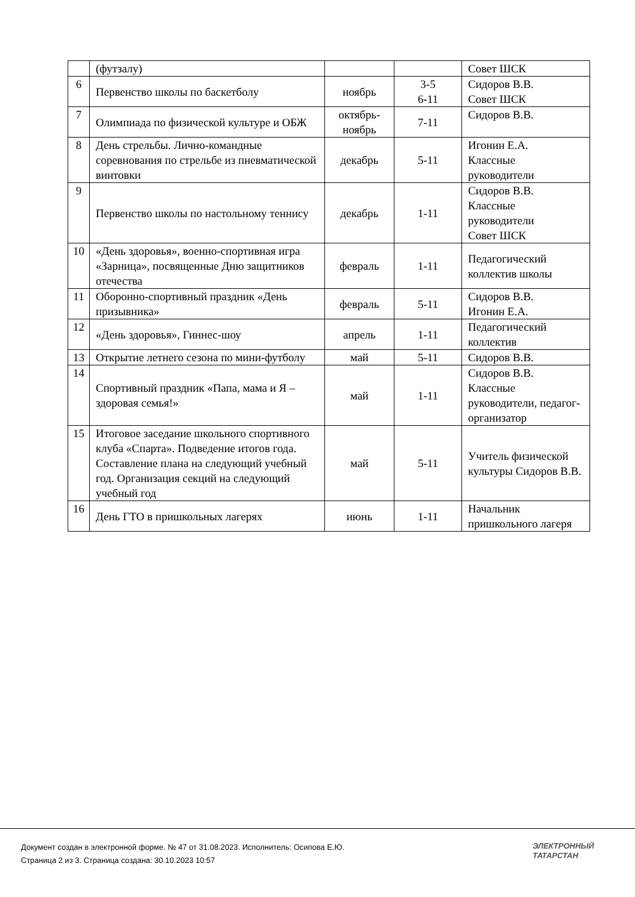| | (футзалу) | | | Совет ШСК |
| 6 | Первенство школы по баскетболу | ноябрь | 3-5 6-11 | Сидоров В.В. Совет ШСК |
| 7 | Олимпиада по физической культуре и ОБЖ | октябрь- ноябрь | 7-11 | Сидоров В.В. |
| 8 | День стрельбы. Лично-командные соревнования по стрельбе из пневматической винтовки | декабрь | 5-11 | Игонин Е.А. Классные руководители |
| 9 | Первенство школы по настольному теннису | декабрь | 1-11 | Сидоров В.В. Классные руководители Совет ШСК |
| 10 | «День здоровья», военно-спортивная игра «Зарница», посвященные Дню защитников отечества | февраль | 1-11 | Педагогический коллектив школы |
| 11 | Оборонно-спортивный праздник «День призывника» | февраль | 5-11 | Сидоров В.В. Игонин Е.А. |
| 12 | «День здоровья», Гиннес-шоу | апрель | 1-11 | Педагогический коллектив |
| 13 | Открытие летнего сезона по мини-футболу | май | 5-11 | Сидоров В.В. |
| 14 | Спортивный праздник «Папа, мама и Я – здоровая семья!» | май | 1-11 | Сидоров В.В. Классные руководители, педагог-организатор |
| 15 | Итоговое заседание школьного спортивного клуба «Спарта». Подведение итогов года. Составление плана на следующий учебный год. Организация секций на следующий учебный год | май | 5-11 | Учитель физической культуры Сидоров В.В. |
| 16 | День ГТО в пришкольных лагерях | июнь | 1-11 | Начальник пришкольного лагеря |
Документ создан в электронной форме. № 47 от 31.08.2023. Исполнитель: Осипова Е.Ю.
Страница 2 из 3. Страница создана: 30.10.2023 10:57
ЭЛЕКТРОННЫЙ
ТАТАРСТАН